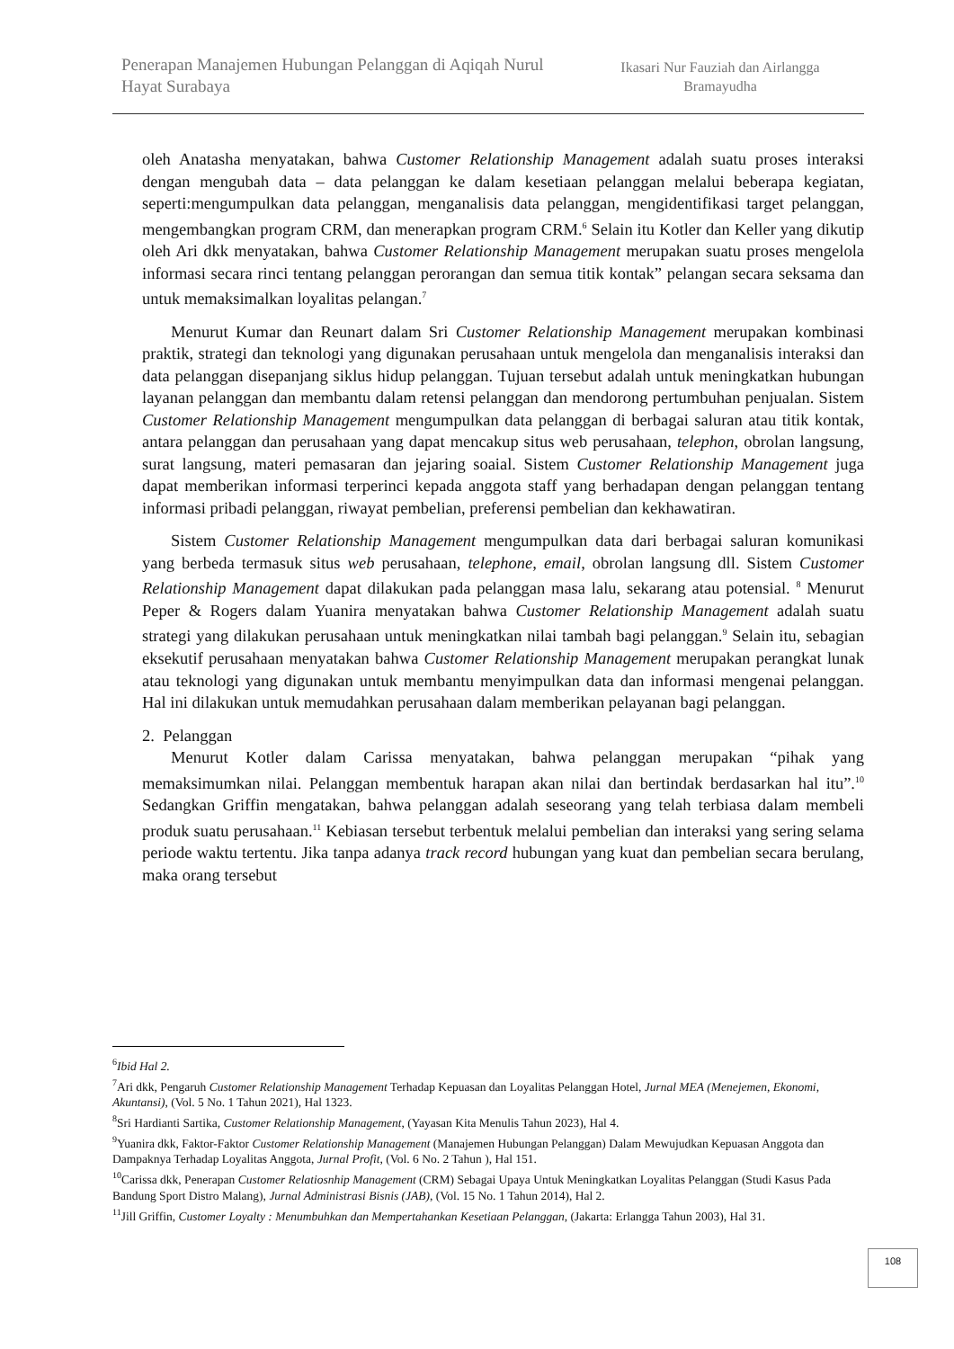Penerapan Manajemen Hubungan Pelanggan di Aqiqah Nurul Hayat Surabaya
Ikasari Nur Fauziah dan Airlangga Bramayudha
oleh Anatasha menyatakan, bahwa Customer Relationship Management adalah suatu proses interaksi dengan mengubah data – data pelanggan ke dalam kesetiaan pelanggan melalui beberapa kegiatan, seperti:mengumpulkan data pelanggan, menganalisis data pelanggan, mengidentifikasi target pelanggan, mengembangkan program CRM, dan menerapkan program CRM.<sup>6</sup> Selain itu Kotler dan Keller yang dikutip oleh Ari dkk menyatakan, bahwa Customer Relationship Management merupakan suatu proses mengelola informasi secara rinci tentang pelanggan perorangan dan semua titik kontak” pelangan secara seksama dan untuk memaksimalkan loyalitas pelangan.<sup>7</sup>
Menurut Kumar dan Reunart dalam Sri Customer Relationship Management merupakan kombinasi praktik, strategi dan teknologi yang digunakan perusahaan untuk mengelola dan menganalisis interaksi dan data pelanggan disepanjang siklus hidup pelanggan. Tujuan tersebut adalah untuk meningkatkan hubungan layanan pelanggan dan membantu dalam retensi pelanggan dan mendorong pertumbuhan penjualan. Sistem Customer Relationship Management mengumpulkan data pelanggan di berbagai saluran atau titik kontak, antara pelanggan dan perusahaan yang dapat mencakup situs web perusahaan, telephon, obrolan langsung, surat langsung, materi pemasaran dan jejaring soaial. Sistem Customer Relationship Management juga dapat memberikan informasi terperinci kepada anggota staff yang berhadapan dengan pelanggan tentang informasi pribadi pelanggan, riwayat pembelian, preferensi pembelian dan kekhawatiran.
Sistem Customer Relationship Management mengumpulkan data dari berbagai saluran komunikasi yang berbeda termasuk situs web perusahaan, telephone, email, obrolan langsung dll. Sistem Customer Relationship Management dapat dilakukan pada pelanggan masa lalu, sekarang atau potensial. <sup>8</sup> Menurut Peper & Rogers dalam Yuanira menyatakan bahwa Customer Relationship Management adalah suatu strategi yang dilakukan perusahaan untuk meningkatkan nilai tambah bagi pelanggan.<sup>9</sup> Selain itu, sebagian eksekutif perusahaan menyatakan bahwa Customer Relationship Management merupakan perangkat lunak atau teknologi yang digunakan untuk membantu menyimpulkan data dan informasi mengenai pelanggan. Hal ini dilakukan untuk memudahkan perusahaan dalam memberikan pelayanan bagi pelanggan.
2. Pelanggan
Menurut Kotler dalam Carissa menyatakan, bahwa pelanggan merupakan “pihak yang memaksimumkan nilai. Pelanggan membentuk harapan akan nilai dan bertindak berdasarkan hal itu”.<sup>10</sup> Sedangkan Griffin mengatakan, bahwa pelanggan adalah seseorang yang telah terbiasa dalam membeli produk suatu perusahaan.<sup>11</sup> Kebiasan tersebut terbentuk melalui pembelian dan interaksi yang sering selama periode waktu tertentu. Jika tanpa adanya track record hubungan yang kuat dan pembelian secara berulang, maka orang tersebut
<sup>6</sup> Ibid Hal 2.
<sup>7</sup> Ari dkk, Pengaruh Customer Relationship Management Terhadap Kepuasan dan Loyalitas Pelanggan Hotel, Jurnal MEA (Menejemen, Ekonomi, Akuntansi), (Vol. 5 No. 1 Tahun 2021), Hal 1323.
<sup>8</sup> Sri Hardianti Sartika, Customer Relationship Management, (Yayasan Kita Menulis Tahun 2023), Hal 4.
<sup>9</sup> Yuanira dkk, Faktor-Faktor Customer Relationship Management (Manajemen Hubungan Pelanggan) Dalam Mewujudkan Kepuasan Anggota dan Dampaknya Terhadap Loyalitas Anggota, Jurnal Profit, (Vol. 6 No. 2 Tahun ), Hal 151.
<sup>10</sup> Carissa dkk, Penerapan Customer Relatiosnhip Management (CRM) Sebagai Upaya Untuk Meningkatkan Loyalitas Pelanggan (Studi Kasus Pada Bandung Sport Distro Malang), Jurnal Administrasi Bisnis (JAB), (Vol. 15 No. 1 Tahun 2014), Hal 2.
<sup>11</sup> Jill Griffin, Customer Loyalty : Menumbuhkan dan Mempertahankan Kesetiaan Pelanggan, (Jakarta: Erlangga Tahun 2003), Hal 31.
108